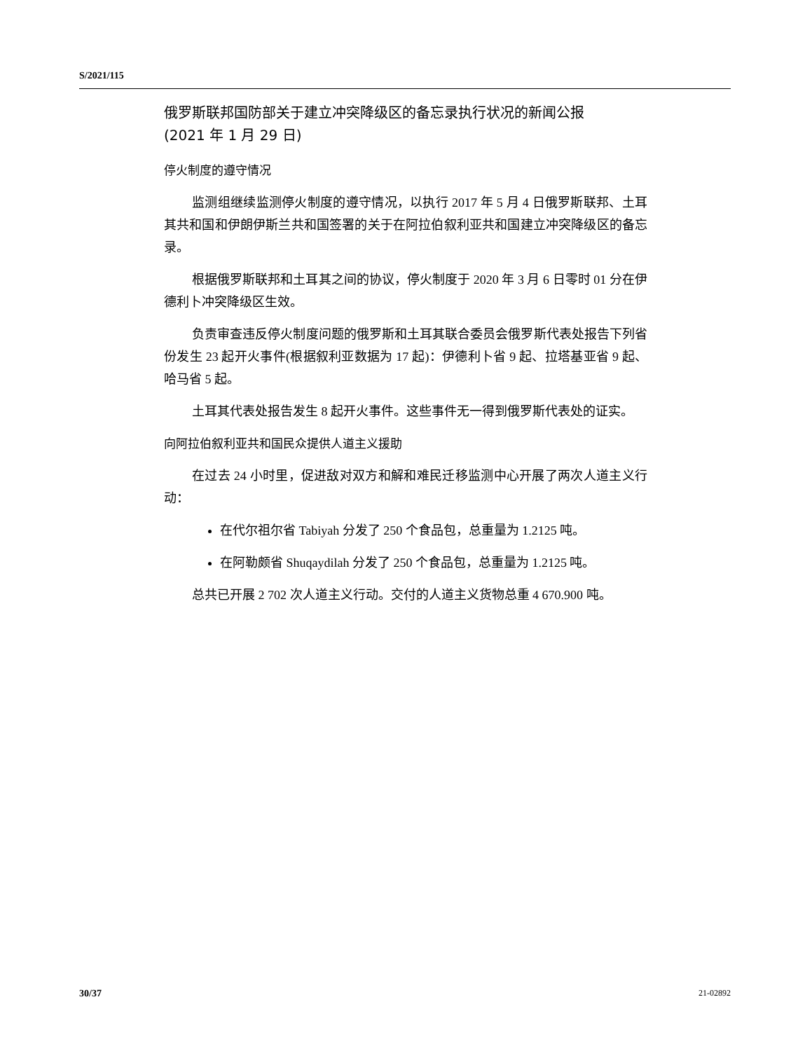S/2021/115
俄罗斯联邦国防部关于建立冲突降级区的备忘录执行状况的新闻公报
(2021 年 1 月 29 日)
停火制度的遵守情况
监测组继续监测停火制度的遵守情况，以执行 2017 年 5 月 4 日俄罗斯联邦、土耳其共和国和伊朗伊斯兰共和国签署的关于在阿拉伯叙利亚共和国建立冲突降级区的备忘录。
根据俄罗斯联邦和土耳其之间的协议，停火制度于 2020 年 3 月 6 日零时 01 分在伊德利卜冲突降级区生效。
负责审查违反停火制度问题的俄罗斯和土耳其联合委员会俄罗斯代表处报告下列省份发生 23 起开火事件(根据叙利亚数据为 17 起)：伊德利卜省 9 起、拉塔基亚省 9 起、哈马省 5 起。
土耳其代表处报告发生 8 起开火事件。这些事件无一得到俄罗斯代表处的证实。
向阿拉伯叙利亚共和国民众提供人道主义援助
在过去 24 小时里，促进敌对双方和解和难民迁移监测中心开展了两次人道主义行动：
在代尔祖尔省 Tabiyah 分发了 250 个食品包，总重量为 1.2125 吨。
在阿勒颇省 Shuqaydilah 分发了 250 个食品包，总重量为 1.2125 吨。
总共已开展 2 702 次人道主义行动。交付的人道主义货物总重 4 670.900 吨。
30/37 21-02892